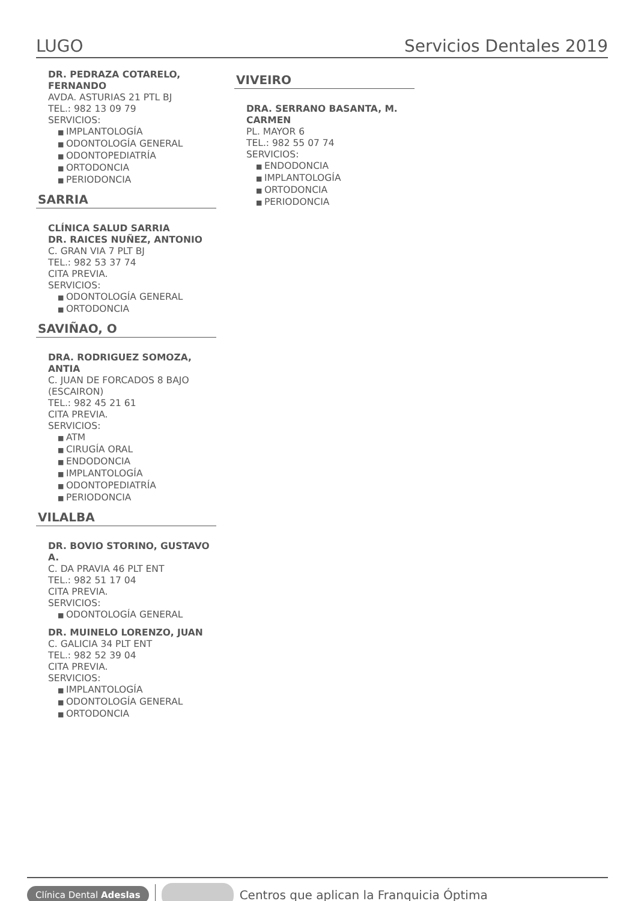LUGO Servicios Dentales 2019
DR. PEDRAZA COTARELO, FERNANDO
AVDA. ASTURIAS 21 PTL BJ
TEL.: 982 13 09 79
SERVICIOS:
IMPLANTOLOGÍA
ODONTOLOGÍA GENERAL
ODONTOPEDIATRÍA
ORTODONCIA
PERIODONCIA
SARRIA
CLÍNICA SALUD SARRIA
DR. RAICES NUÑEZ, ANTONIO
C. GRAN VIA 7 PLT BJ
TEL.: 982 53 37 74
CITA PREVIA.
SERVICIOS:
ODONTOLOGÍA GENERAL
ORTODONCIA
SAVIÑAO, O
DRA. RODRIGUEZ SOMOZA, ANTIA
C. JUAN DE FORCADOS 8 BAJO (ESCAIRON)
TEL.: 982 45 21 61
CITA PREVIA.
SERVICIOS:
ATM
CIRUGÍA ORAL
ENDODONCIA
IMPLANTOLOGÍA
ODONTOPEDIATRÍA
PERIODONCIA
VILALBA
DR. BOVIO STORINO, GUSTAVO A.
C. DA PRAVIA 46 PLT ENT
TEL.: 982 51 17 04
CITA PREVIA.
SERVICIOS:
ODONTOLOGÍA GENERAL
DR. MUINELO LORENZO, JUAN
C. GALICIA 34 PLT ENT
TEL.: 982 52 39 04
CITA PREVIA.
SERVICIOS:
IMPLANTOLOGÍA
ODONTOLOGÍA GENERAL
ORTODONCIA
VIVEIRO
DRA. SERRANO BASANTA, M. CARMEN
PL. MAYOR 6
TEL.: 982 55 07 74
SERVICIOS:
ENDODONCIA
IMPLANTOLOGÍA
ORTODONCIA
PERIODONCIA
Clínica Dental Adeslas Centros que aplican la Franquicia Óptima